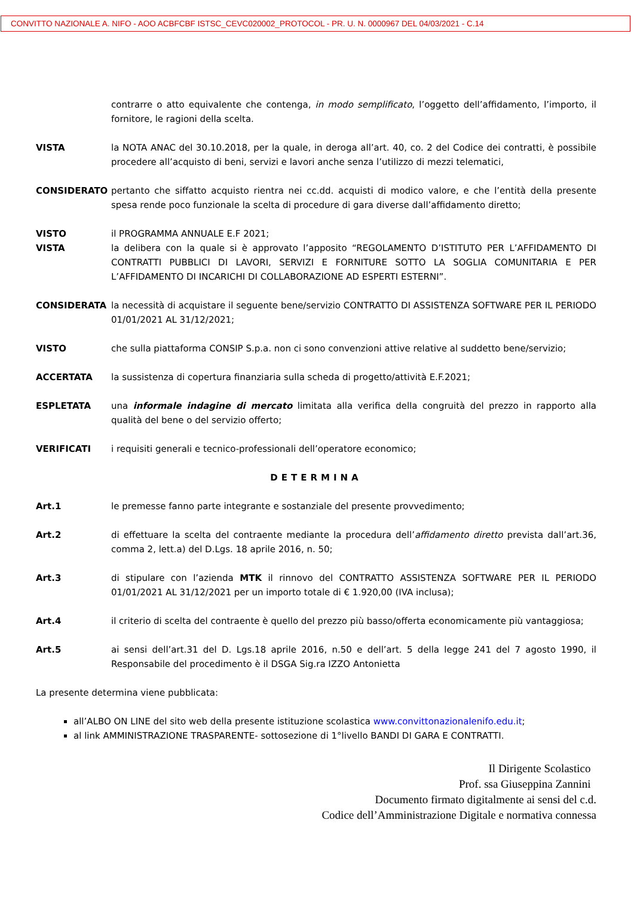CONVITTO NAZIONALE A. NIFO - AOO ACBFCBF ISTSC_CEVC020002_PROTOCOL - PR. U. N. 0000967 DEL 04/03/2021 - C.14
contrarre o atto equivalente che contenga, in modo semplificato, l’oggetto dell’affidamento, l’importo, il fornitore, le ragioni della scelta.
VISTA la NOTA ANAC del 30.10.2018, per la quale, in deroga all’art. 40, co. 2 del Codice dei contratti, è possibile procedere all’acquisto di beni, servizi e lavori anche senza l’utilizzo di mezzi telematici,
CONSIDERATO pertanto che siffatto acquisto rientra nei cc.dd. acquisti di modico valore, e che l’entità della presente spesa rende poco funzionale la scelta di procedure di gara diverse dall’affidamento diretto;
VISTO il PROGRAMMA ANNUALE E.F 2021;
VISTA la delibera con la quale si è approvato l’apposito “REGOLAMENTO D’ISTITUTO PER L’AFFIDAMENTO DI CONTRATTI PUBBLICI DI LAVORI, SERVIZI E FORNITURE SOTTO LA SOGLIA COMUNITARIA E PER L’AFFIDAMENTO DI INCARICHI DI COLLABORAZIONE AD ESPERTI ESTERNI”.
CONSIDERATA la necessità di acquistare il seguente bene/servizio CONTRATTO DI ASSISTENZA SOFTWARE PER IL PERIODO 01/01/2021 AL 31/12/2021;
VISTO che sulla piattaforma CONSIP S.p.a. non ci sono convenzioni attive relative al suddetto bene/servizio;
ACCERTATA la sussistenza di copertura finanziaria sulla scheda di progetto/attività E.F.2021;
ESPLETATA una informale indagine di mercato limitata alla verifica della congruità del prezzo in rapporto alla qualità del bene o del servizio offerto;
VERIFICATI i requisiti generali e tecnico-professionali dell’operatore economico;
DETERMINA
Art.1 le premesse fanno parte integrante e sostanziale del presente provvedimento;
Art.2 di effettuare la scelta del contraente mediante la procedura dell’affidamento diretto prevista dall’art.36, comma 2, lett.a) del D.Lgs. 18 aprile 2016, n. 50;
Art.3 di stipulare con l’azienda MTK il rinnovo del CONTRATTO ASSISTENZA SOFTWARE PER IL PERIODO 01/01/2021 AL 31/12/2021 per un importo totale di € 1.920,00 (IVA inclusa);
Art.4 il criterio di scelta del contraente è quello del prezzo più basso/offerta economicamente più vantaggiosa;
Art.5 ai sensi dell’art.31 del D. Lgs.18 aprile 2016, n.50 e dell’art. 5 della legge 241 del 7 agosto 1990, il Responsabile del procedimento è il DSGA Sig.ra IZZO Antonietta
La presente determina viene pubblicata:
all’ALBO ON LINE del sito web della presente istituzione scolastica www.convittonazionalenifo.edu.it;
al link AMMINISTRAZIONE TRASPARENTE- sottosezione di 1°livello BANDI DI GARA E CONTRATTI.
Il Dirigente Scolastico
Prof. ssa Giuseppina Zannini
Documento firmato digitalmente ai sensi del c.d.
Codice dell’Amministrazione Digitale e normativa connessa